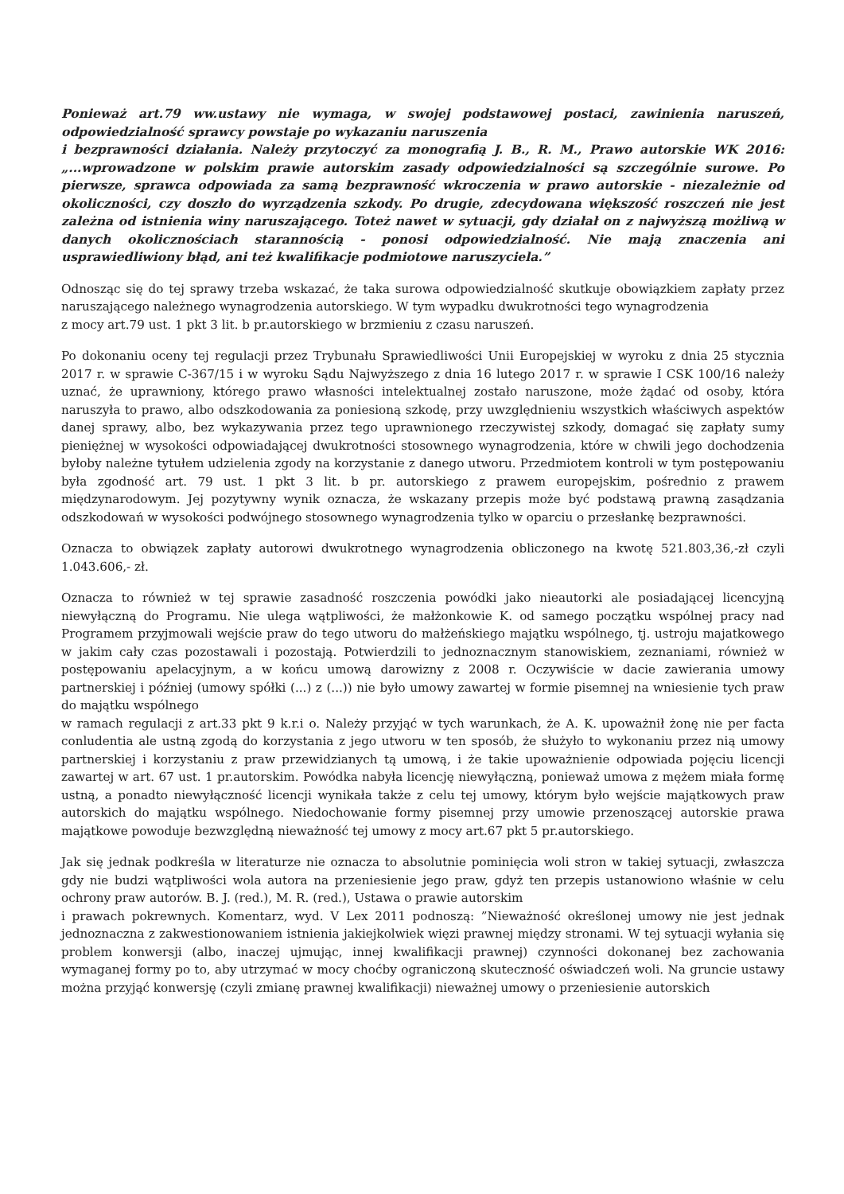Ponieważ art.79 ww.ustawy nie wymaga, w swojej podstawowej postaci, zawinienia naruszeń, odpowiedzialność sprawcy powstaje po wykazaniu naruszenia
i bezprawności działania. Należy przytoczyć za monografią J. B., R. M., Prawo autorskie WK 2016: „...wprowadzone w polskim prawie autorskim zasady odpowiedzialności są szczególnie surowe. Po pierwsze, sprawca odpowiada za samą bezprawność wkroczenia w prawo autorskie - niezależnie od okoliczności, czy doszło do wyrządzenia szkody. Po drugie, zdecydowana większość roszczeń nie jest zależna od istnienia winy naruszającego. Toteż nawet w sytuacji, gdy działał on z najwyższą możliwą w danych okolicznościach starannością - ponosi odpowiedzialność. Nie mają znaczenia ani usprawiedliwiony błąd, ani też kwalifikacje podmiotowe naruszyciela.”
Odnosząc się do tej sprawy trzeba wskazać, że taka surowa odpowiedzialność skutkuje obowiązkiem zapłaty przez naruszającego należnego wynagrodzenia autorskiego. W tym wypadku dwukrotności tego wynagrodzenia
z mocy art.79 ust. 1 pkt 3 lit. b pr.autorskiego w brzmieniu z czasu naruszeń.
Po dokonaniu oceny tej regulacji przez Trybunału Sprawiedliwości Unii Europejskiej w wyroku z dnia 25 stycznia 2017 r. w sprawie C-367/15 i w wyroku Sądu Najwyższego z dnia 16 lutego 2017 r. w sprawie I CSK 100/16 należy uznać, że uprawniony, którego prawo własności intelektualnej zostało naruszone, może żądać od osoby, która naruszyła to prawo, albo odszkodowania za poniesioną szkodę, przy uwzględnieniu wszystkich właściwych aspektów danej sprawy, albo, bez wykazywania przez tego uprawnionego rzeczywistej szkody, domagać się zapłaty sumy pieniężnej w wysokości odpowiadającej dwukrotności stosownego wynagrodzenia, które w chwili jego dochodzenia byłoby należne tytułem udzielenia zgody na korzystanie z danego utworu. Przedmiotem kontroli w tym postępowaniu była zgodność art. 79 ust. 1 pkt 3 lit. b pr. autorskiego z prawem europejskim, pośrednio z prawem międzynarodowym. Jej pozytywny wynik oznacza, że wskazany przepis może być podstawą prawną zasądzania odszkodowań w wysokości podwójnego stosownego wynagrodzenia tylko w oparciu o przesłankę bezprawności.
Oznacza to obwiązek zapłaty autorowi dwukrotnego wynagrodzenia obliczonego na kwotę 521.803,36,-zł czyli 1.043.606,- zł.
Oznacza to również w tej sprawie zasadność roszczenia powódki jako nieautorki ale posiadającej licencyjną niewyłączną do Programu. Nie ulega wątpliwości, że małżonkowie K. od samego początku wspólnej pracy nad Programem przyjmowali wejście praw do tego utworu do małżeńskiego majątku wspólnego, tj. ustroju majatkowego w jakim cały czas pozostawali i pozostają. Potwierdzili to jednoznacznym stanowiskiem, zeznaniami, również w postępowaniu apelacyjnym, a w końcu umową darowizny z 2008 r. Oczywiście w dacie zawierania umowy partnerskiej i później (umowy spółki (...) z (...)) nie było umowy zawartej w formie pisemnej na wniesienie tych praw do majątku wspólnego
w ramach regulacji z art.33 pkt 9 k.r.i o. Należy przyjąć w tych warunkach, że A. K. upoważnił żonę nie per facta conludentia ale ustną zgodą do korzystania z jego utworu w ten sposób, że służyło to wykonaniu przez nią umowy partnerskiej i korzystaniu z praw przewidzianych tą umową, i że takie upoważnienie odpowiada pojęciu licencji zawartej w art. 67 ust. 1 pr.autorskim. Powódka nabyła licencję niewyłączną, ponieważ umowa z mężem miała formę ustną, a ponadto niewyłączność licencji wynikała także z celu tej umowy, którym było wejście majątkowych praw autorskich do majątku wspólnego. Niedochowanie formy pisemnej przy umowie przenoszącej autorskie prawa majątkowe powoduje bezwzględną nieważność tej umowy z mocy art.67 pkt 5 pr.autorskiego.
Jak się jednak podkreśla w literaturze nie oznacza to absolutnie pominięcia woli stron w takiej sytuacji, zwłaszcza gdy nie budzi wątpliwości wola autora na przeniesienie jego praw, gdyż ten przepis ustanowiono właśnie w celu ochrony praw autorów. B. J. (red.), M. R. (red.), Ustawa o prawie autorskim
i prawach pokrewnych. Komentarz, wyd. V Lex 2011 podnoszą: ”Nieważność określonej umowy nie jest jednak jednoznaczna z zakwestionowaniem istnienia jakiejkolwiek więzi prawnej między stronami. W tej sytuacji wyłania się problem konwersji (albo, inaczej ujmując, innej kwalifikacji prawnej) czynności dokonanej bez zachowania wymaganej formy po to, aby utrzymać w mocy choćby ograniczoną skuteczność oświadczeń woli. Na gruncie ustawy można przyjąć konwersję (czyli zmianę prawnej kwalifikacji) nieważnej umowy o przeniesienie autorskich